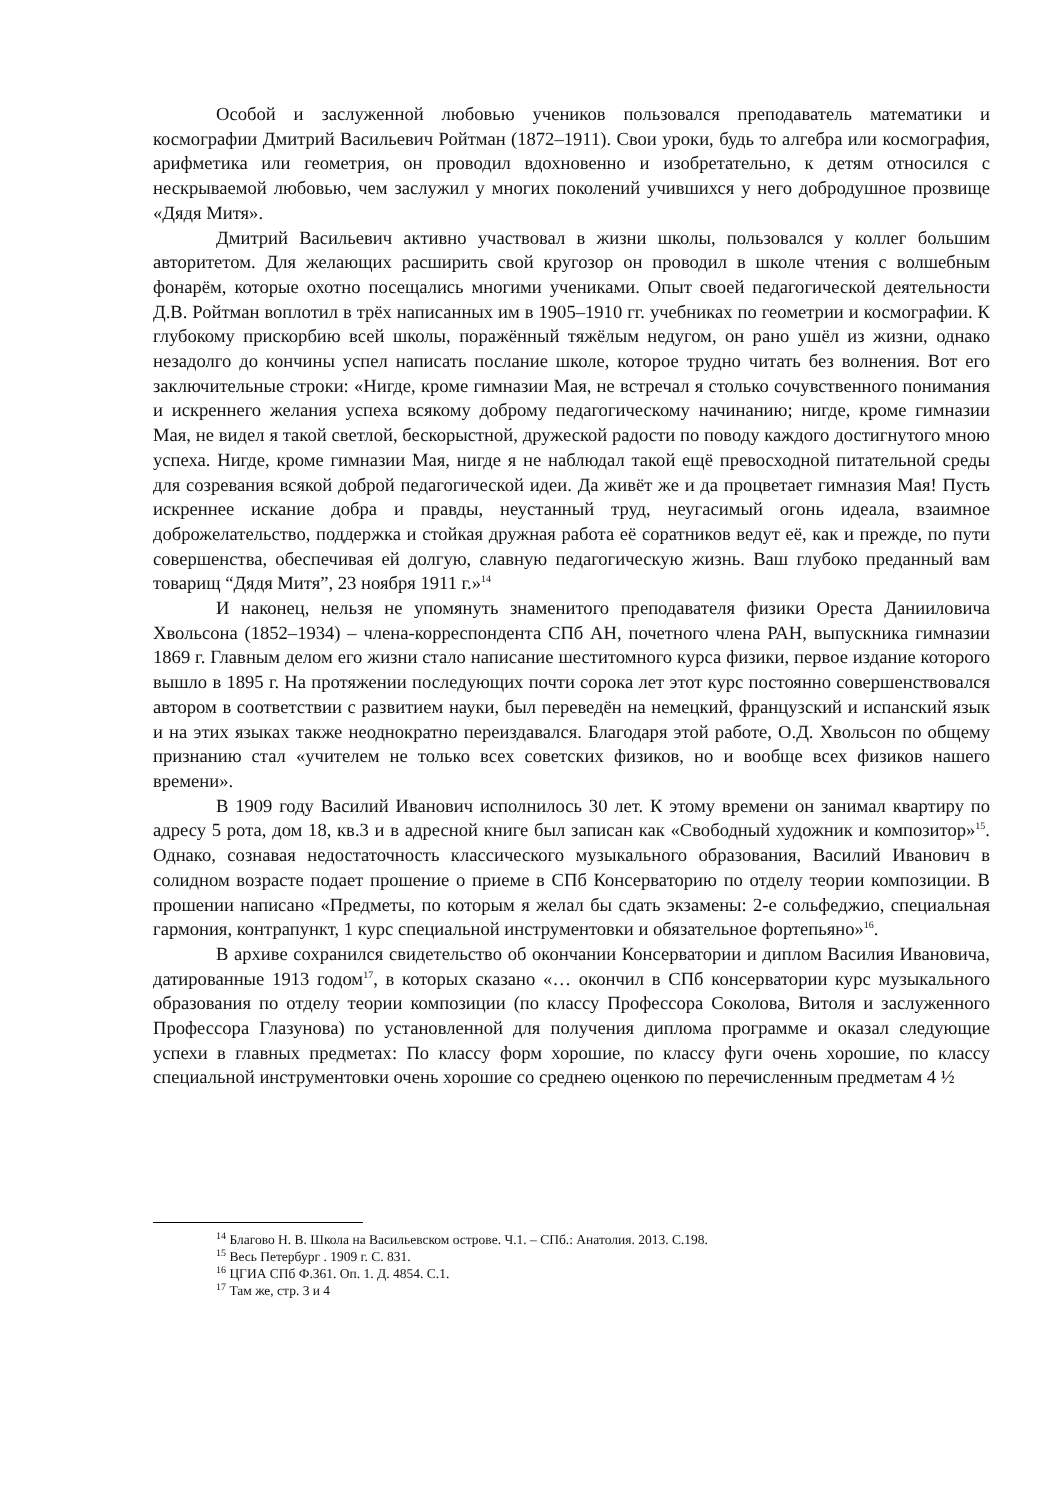Особой и заслуженной любовью учеников пользовался преподаватель математики и космографии Дмитрий Васильевич Ройтман (1872–1911). Свои уроки, будь то алгебра или космография, арифметика или геометрия, он проводил вдохновенно и изобретательно, к детям относился с нескрываемой любовью, чем заслужил у многих поколений учившихся у него добродушное прозвище «Дядя Митя».
Дмитрий Васильевич активно участвовал в жизни школы, пользовался у коллег большим авторитетом. Для желающих расширить свой кругозор он проводил в школе чтения с волшебным фонарём, которые охотно посещались многими учениками. Опыт своей педагогической деятельности Д.В. Ройтман воплотил в трёх написанных им в 1905–1910 гг. учебниках по геометрии и космографии. К глубокому прискорбию всей школы, поражённый тяжёлым недугом, он рано ушёл из жизни, однако незадолго до кончины успел написать послание школе, которое трудно читать без волнения. Вот его заключительные строки: «Нигде, кроме гимназии Мая, не встречал я столько сочувственного понимания и искреннего желания успеха всякому доброму педагогическому начинанию; нигде, кроме гимназии Мая, не видел я такой светлой, бескорыстной, дружеской радости по поводу каждого достигнутого мною успеха. Нигде, кроме гимназии Мая, нигде я не наблюдал такой ещё превосходной питательной среды для созревания всякой доброй педагогической идеи. Да живёт же и да процветает гимназия Мая! Пусть искреннее искание добра и правды, неустанный труд, неугасимый огонь идеала, взаимное доброжелательство, поддержка и стойкая дружная работа её соратников ведут её, как и прежде, по пути совершенства, обеспечивая ей долгую, славную педагогическую жизнь. Ваш глубоко преданный вам товарищ “Дядя Митя”, 23 ноября 1911 г.»<sup>14</sup>
И наконец, нельзя не упомянуть знаменитого преподавателя физики Ореста Данииловича Хвольсона (1852–1934) – члена-корреспондента СПб АН, почетного члена РАН, выпускника гимназии 1869 г. Главным делом его жизни стало написание шеститомного курса физики, первое издание которого вышло в 1895 г. На протяжении последующих почти сорока лет этот курс постоянно совершенствовался автором в соответствии с развитием науки, был переведён на немецкий, французский и испанский язык и на этих языках также неоднократно переиздавался. Благодаря этой работе, О.Д. Хвольсон по общему признанию стал «учителем не только всех советских физиков, но и вообще всех физиков нашего времени».
В 1909 году Василий Иванович исполнилось 30 лет. К этому времени он занимал квартиру по адресу 5 рота, дом 18, кв.3 и в адресной книге был записан как «Свободный художник и композитор»<sup>15</sup>. Однако, сознавая недостаточность классического музыкального образования, Василий Иванович в солидном возрасте подает прошение о приеме в СПб Консерваторию по отделу теории композиции. В прошении написано «Предметы, по которым я желал бы сдать экзамены: 2-е сольфеджио, специальная гармония, контрапункт, 1 курс специальной инструментовки и обязательное фортепьяно»<sup>16</sup>.
В архиве сохранился свидетельство об окончании Консерватории и диплом Василия Ивановича, датированные 1913 годом<sup>17</sup>, в которых сказано «… окончил в СПб консерватории курс музыкального образования по отделу теории композиции (по классу Профессора Соколова, Витоля и заслуженного Профессора Глазунова) по установленной для получения диплома программе и оказал следующие успехи в главных предметах: По классу форм хорошие, по классу фуги очень хорошие, по классу специальной инструментовки очень хорошие со среднею оценкою по перечисленным предметам 4 ½
<sup>14</sup> Благово Н. В. Школа на Васильевском острове. Ч.1. – СПб.: Анатолия. 2013. С.198.
<sup>15</sup> Весь Петербург . 1909 г. С. 831.
<sup>16</sup> ЦГИА СПб Ф.361. Оп. 1. Д. 4854. С.1.
<sup>17</sup> Там же, стр. 3 и 4